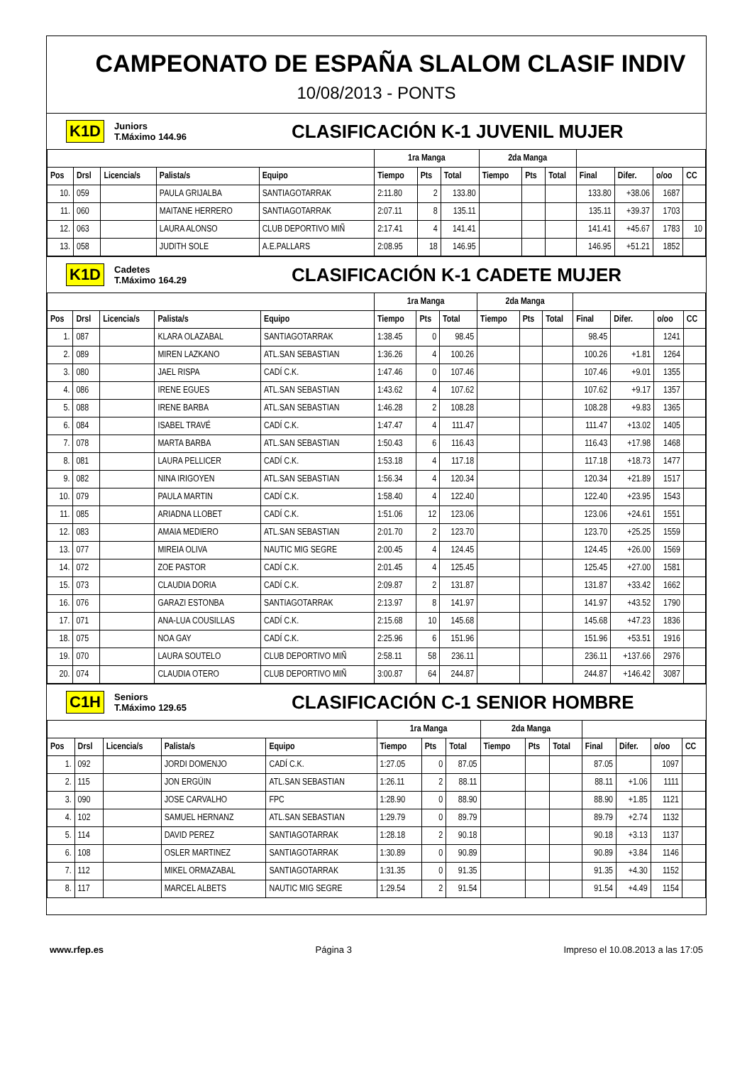CAMPEONATO DE ESPAÑA SLALOM CLASIF INDIV
10/08/2013 - PONTS
K1D Juniors
T.Máximo 144.96 CLASIFICACIÓN K-1 JUVENIL MUJER
| | | | | | 1ra Manga | | | 2da Manga | | | | | | |
| --- | --- | --- | --- | --- | --- | --- | --- | --- | --- | --- | --- | --- | --- | --- |
| Pos | Drsl | Licencia/s | Palista/s | Equipo | Tiempo | Pts | Total | Tiempo | Pts | Total | Final | Difer. | o/oo | CC |
| 10. | 059 | | PAULA GRIJALBA | SANTIAGOTARRAK | 2:11.80 | 2 | 133.80 | | | | 133.80 | +38.06 | 1687 | |
| 11. | 060 | | MAITANE HERRERO | SANTIAGOTARRAK | 2:07.11 | 8 | 135.11 | | | | 135.11 | +39.37 | 1703 | |
| 12. | 063 | | LAURA ALONSO | CLUB DEPORTIVO MIÑ | 2:17.41 | 4 | 141.41 | | | | 141.41 | +45.67 | 1783 | 10 |
| 13. | 058 | | JUDITH SOLE | A.E.PALLARS | 2:08.95 | 18 | 146.95 | | | | 146.95 | +51.21 | 1852 | |
K1D Cadetes
T.Máximo 164.29 CLASIFICACIÓN K-1 CADETE MUJER
| | | | | | 1ra Manga | | | 2da Manga | | | | | | |
| --- | --- | --- | --- | --- | --- | --- | --- | --- | --- | --- | --- | --- | --- | --- |
| Pos | Drsl | Licencia/s | Palista/s | Equipo | Tiempo | Pts | Total | Tiempo | Pts | Total | Final | Difer. | o/oo | CC |
| 1. | 087 | | KLARA OLAZABAL | SANTIAGOTARRAK | 1:38.45 | 0 | 98.45 | | | | 98.45 | | 1241 | |
| 2. | 089 | | MIREN LAZKANO | ATL.SAN SEBASTIAN | 1:36.26 | 4 | 100.26 | | | | 100.26 | +1.81 | 1264 | |
| 3. | 080 | | JAEL RISPA | CADÍ C.K. | 1:47.46 | 0 | 107.46 | | | | 107.46 | +9.01 | 1355 | |
| 4. | 086 | | IRENE EGUES | ATL.SAN SEBASTIAN | 1:43.62 | 4 | 107.62 | | | | 107.62 | +9.17 | 1357 | |
| 5. | 088 | | IRENE BARBA | ATL.SAN SEBASTIAN | 1:46.28 | 2 | 108.28 | | | | 108.28 | +9.83 | 1365 | |
| 6. | 084 | | ISABEL TRAVÉ | CADÍ C.K. | 1:47.47 | 4 | 111.47 | | | | 111.47 | +13.02 | 1405 | |
| 7. | 078 | | MARTA BARBA | ATL.SAN SEBASTIAN | 1:50.43 | 6 | 116.43 | | | | 116.43 | +17.98 | 1468 | |
| 8. | 081 | | LAURA PELLICER | CADÍ C.K. | 1:53.18 | 4 | 117.18 | | | | 117.18 | +18.73 | 1477 | |
| 9. | 082 | | NINA IRIGOYEN | ATL.SAN SEBASTIAN | 1:56.34 | 4 | 120.34 | | | | 120.34 | +21.89 | 1517 | |
| 10. | 079 | | PAULA MARTIN | CADÍ C.K. | 1:58.40 | 4 | 122.40 | | | | 122.40 | +23.95 | 1543 | |
| 11. | 085 | | ARIADNA LLOBET | CADÍ C.K. | 1:51.06 | 12 | 123.06 | | | | 123.06 | +24.61 | 1551 | |
| 12. | 083 | | AMAIA MEDIERO | ATL.SAN SEBASTIAN | 2:01.70 | 2 | 123.70 | | | | 123.70 | +25.25 | 1559 | |
| 13. | 077 | | MIREIA OLIVA | NAUTIC MIG SEGRE | 2:00.45 | 4 | 124.45 | | | | 124.45 | +26.00 | 1569 | |
| 14. | 072 | | ZOE PASTOR | CADÍ C.K. | 2:01.45 | 4 | 125.45 | | | | 125.45 | +27.00 | 1581 | |
| 15. | 073 | | CLAUDIA DORIA | CADÍ C.K. | 2:09.87 | 2 | 131.87 | | | | 131.87 | +33.42 | 1662 | |
| 16. | 076 | | GARAZI ESTONBA | SANTIAGOTARRAK | 2:13.97 | 8 | 141.97 | | | | 141.97 | +43.52 | 1790 | |
| 17. | 071 | | ANA-LUA COUSILLAS | CADÍ C.K. | 2:15.68 | 10 | 145.68 | | | | 145.68 | +47.23 | 1836 | |
| 18. | 075 | | NOA GAY | CADÍ C.K. | 2:25.96 | 6 | 151.96 | | | | 151.96 | +53.51 | 1916 | |
| 19. | 070 | | LAURA SOUTELO | CLUB DEPORTIVO MIÑ | 2:58.11 | 58 | 236.11 | | | | 236.11 | +137.66 | 2976 | |
| 20. | 074 | | CLAUDIA OTERO | CLUB DEPORTIVO MIÑ | 3:00.87 | 64 | 244.87 | | | | 244.87 | +146.42 | 3087 | |
C1H Seniors
T.Máximo 129.65 CLASIFICACIÓN C-1 SENIOR HOMBRE
| | | | | | 1ra Manga | | | 2da Manga | | | | | | |
| --- | --- | --- | --- | --- | --- | --- | --- | --- | --- | --- | --- | --- | --- | --- |
| Pos | Drsl | Licencia/s | Palista/s | Equipo | Tiempo | Pts | Total | Tiempo | Pts | Total | Final | Difer. | o/oo | CC |
| 1. | 092 | | JORDI DOMENJO | CADÍ C.K. | 1:27.05 | 0 | 87.05 | | | | 87.05 | | 1097 | |
| 2. | 115 | | JON ERGÜIN | ATL.SAN SEBASTIAN | 1:26.11 | 2 | 88.11 | | | | 88.11 | +1.06 | 1111 | |
| 3. | 090 | | JOSE CARVALHO | FPC | 1:28.90 | 0 | 88.90 | | | | 88.90 | +1.85 | 1121 | |
| 4. | 102 | | SAMUEL HERNANZ | ATL.SAN SEBASTIAN | 1:29.79 | 0 | 89.79 | | | | 89.79 | +2.74 | 1132 | |
| 5. | 114 | | DAVID PEREZ | SANTIAGOTARRAK | 1:28.18 | 2 | 90.18 | | | | 90.18 | +3.13 | 1137 | |
| 6. | 108 | | OSLER MARTINEZ | SANTIAGOTARRAK | 1:30.89 | 0 | 90.89 | | | | 90.89 | +3.84 | 1146 | |
| 7. | 112 | | MIKEL ORMAZABAL | SANTIAGOTARRAK | 1:31.35 | 0 | 91.35 | | | | 91.35 | +4.30 | 1152 | |
| 8. | 117 | | MARCEL ALBETS | NAUTIC MIG SEGRE | 1:29.54 | 2 | 91.54 | | | | 91.54 | +4.49 | 1154 | |
www.rfep.es Página 3 Impreso el 10.08.2013 a las 17:05